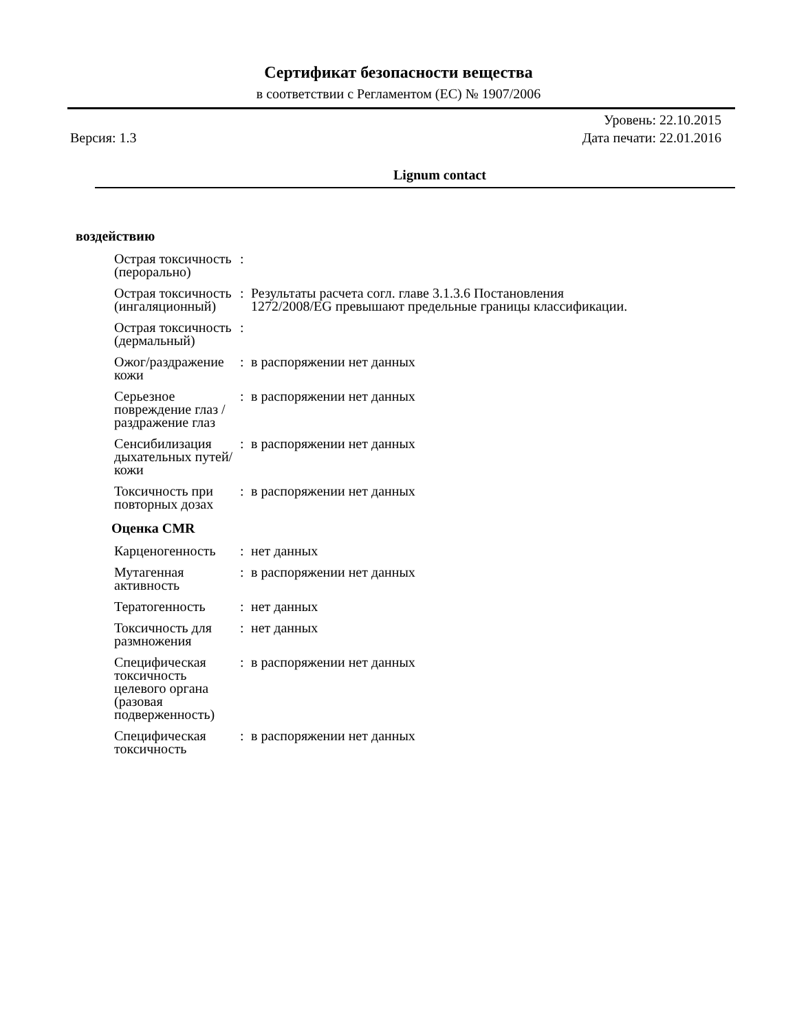Сертификат безопасности вещества
в соответствии с Регламентом (ЕС) № 1907/2006
Версия: 1.3 Уровень: 22.10.2015
Дата печати: 22.01.2016
Lignum contact
воздействию
Острая токсичность (перорально)
:
Острая токсичность (ингаляционный)
: Результаты расчета согл. главе 3.1.3.6 Постановления 1272/2008/EG превышают предельные границы классификации.
Острая токсичность (дермальный)
:
Ожог/раздражение кожи
: в распоряжении нет данных
Серьезное повреждение глаз / раздражение глаз
: в распоряжении нет данных
Сенсибилизация дыхательных путей/кожи
: в распоряжении нет данных
Токсичность при повторных дозах
: в распоряжении нет данных
Оценка CMR
Карценогенность : нет данных
Мутагенная активность
: в распоряжении нет данных
Тератогенность : нет данных
Токсичность для размножения
: нет данных
Специфическая токсичность целевого органа (разовая подверженность)
: в распоряжении нет данных
Специфическая токсичность
: в распоряжении нет данных